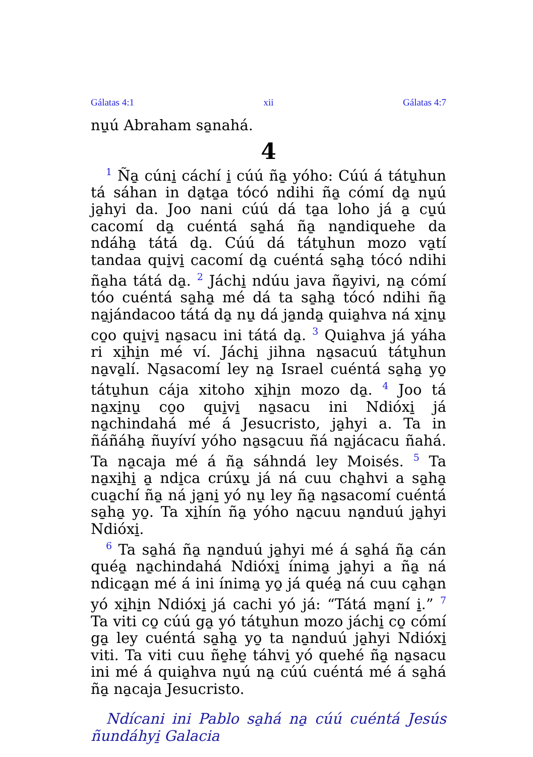Gálatas 4:1 xii Gálatas 4:7
nu̱ú Abraham sa̱nahá.
4
<sup>1</sup> Ña̱ cúni̱ cáchí i̱ cúú ña̱ yóho: Cúú á tátu̱hun tá sáhan in da̱ta̱a tócó ndihi ña̱ cómí da̱ nu̱ú ja̱hyi da. Joo nani cúú dá ta̱a loho já a̱ cu̱ú cacomí da̱ cuéntá sa̱há ña̱ na̱ndiquehe da ndáha̱ tátá da̱. Cúú dá tátu̱hun mozo va̱tí tandaa qui̱vi̱ cacomí da̱ cuéntá sa̱ha̱ tócó ndihi ña̱ha tátá da̱. <sup>2</sup> Jáchi̱ ndúu java ña̱yivi, na̱ cómí tóo cuéntá sa̱ha̱ mé dá ta sa̱ha̱ tócó ndihi ña̱ na̱jándacoo tátá da̱ nu̱ dá ja̱nda̱ quia̱hva ná xi̱nu̱ co̱o qui̱vi̱ na̱sacu ini tátá da̱. <sup>3</sup> Quia̱hva já yáha ri xi̱hi̱n mé ví. Jáchi̱ jihna na̱sacuú tátu̱hun na̱va̱lí. Na̱sacomí ley na̱ Israel cuéntá sa̱ha̱ yo̱ tátu̱hun cája xitoho xi̱hi̱n mozo da̱. <sup>4</sup> Joo tá na̱xi̱nu̱ co̱o qui̱vi̱ na̱sacu ini Ndióxi̱ já na̱chindahá mé á Jesucristo, ja̱hyi a. Ta in ñáñáha̱ ñuyíví yóho na̱sa̱cuu ñá na̱jácacu ñahá. Ta na̱caja mé á ña̱ sáhndá ley Moisés. <sup>5</sup> Ta na̱xi̱hi̱ a̱ ndi̱ca crúxu̱ já ná cuu cha̱hvi a sa̱ha̱ cua̱chí ña̱ ná ja̱ni̱ yó nu̱ ley ña̱ na̱sacomí cuéntá sa̱ha̱ yo̱. Ta xi̱hín ña̱ yóho na̱cuu na̱nduú ja̱hyi Ndióxi̱.
<sup>6</sup> Ta sa̱há ña̱ na̱nduú ja̱hyi mé á sa̱há ña̱ cán quéa̱ na̱chindahá Ndióxi̱ ínima̱ ja̱hyi a ña̱ ná ndica̱a̱n mé á ini ínima̱ yo̱ já quéa̱ ná cuu ca̱ha̱n yó xi̱hi̱n Ndióxi̱ já cachi yó já: “Tátá ma̱ní i̱.” <sup>7</sup> Ta viti co̱ cúú ga̱ yó tátu̱hun mozo jáchi̱ co̱ cómí ga̱ ley cuéntá sa̱ha̱ yo̱ ta na̱nduú ja̱hyi Ndióxi̱ viti. Ta viti cuu ñe̱he̱ táhvi̱ yó quehé ña̱ na̱sacu ini mé á quia̱hva nu̱ú na̱ cúú cuéntá mé á sa̱há ña̱ na̱caja Jesucristo.
Ndícani ini Pablo sa̱há na̱ cúú cuéntá Jesús ñundáhyi̱ Galacia